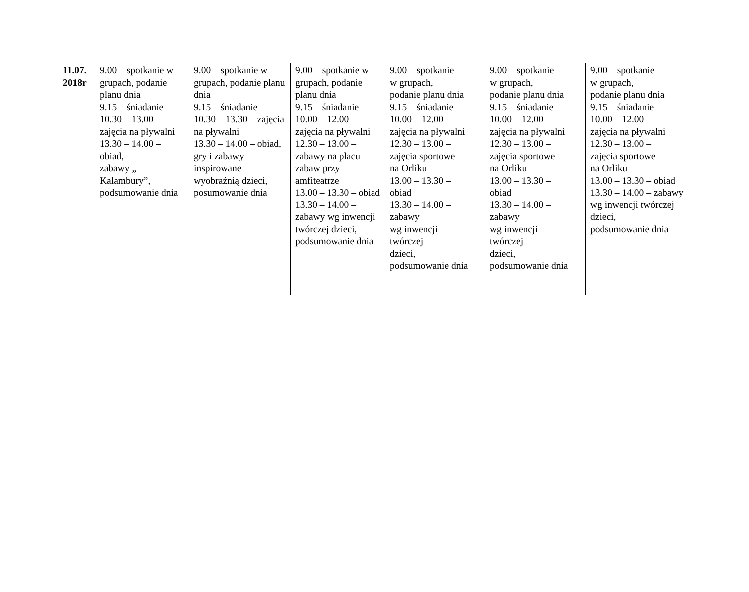| 11.07. 2018r | 9.00 – spotkanie w grupach, podanie planu dnia 9.15 – śniadanie 10.30 – 13.00 – zajęcia na pływalni 13.30 – 14.00 – obiad, zabawy „ Kalambury”, podsumowanie dnia | 9.00 – spotkanie w grupach, podanie planu dnia 9.15 – śniadanie 10.30 – 13.30 – zajęcia na pływalni 13.30 – 14.00 – obiad, gry i zabawy inspirowane wyobraźnią dzieci, posumowanie dnia | 9.00 – spotkanie w grupach, podanie planu dnia 9.15 – śniadanie 10.00 – 12.00 – zajęcia na pływalni 12.30 – 13.00 – zabawy na placu zabaw przy amfiteatrze 13.00 – 13.30 – obiad 13.30 – 14.00 – zabawy wg inwencji twórczej dzieci, podsumowanie dnia | 9.00 – spotkanie w grupach, podanie planu dnia 9.15 – śniadanie 10.00 – 12.00 – zajęcia na pływalni 12.30 – 13.00 – zajęcia sportowe na Orliku 13.00 – 13.30 – obiad 13.30 – 14.00 – zabawy wg inwencji twórczej dzieci, podsumowanie dnia | 9.00 – spotkanie w grupach, podanie planu dnia 9.15 – śniadanie 10.00 – 12.00 – zajęcia na pływalni 12.30 – 13.00 – zajęcia sportowe na Orliku 13.00 – 13.30 – obiad 13.30 – 14.00 – zabawy wg inwencji twórczej dzieci, podsumowanie dnia | 9.00 – spotkanie w grupach, podanie planu dnia 9.15 – śniadanie 10.00 – 12.00 – zajęcia na pływalni 12.30 – 13.00 – zajęcia sportowe na Orliku 13.00 – 13.30 – obiad 13.30 – 14.00 – zabawy wg inwencji twórczej dzieci, podsumowanie dnia |